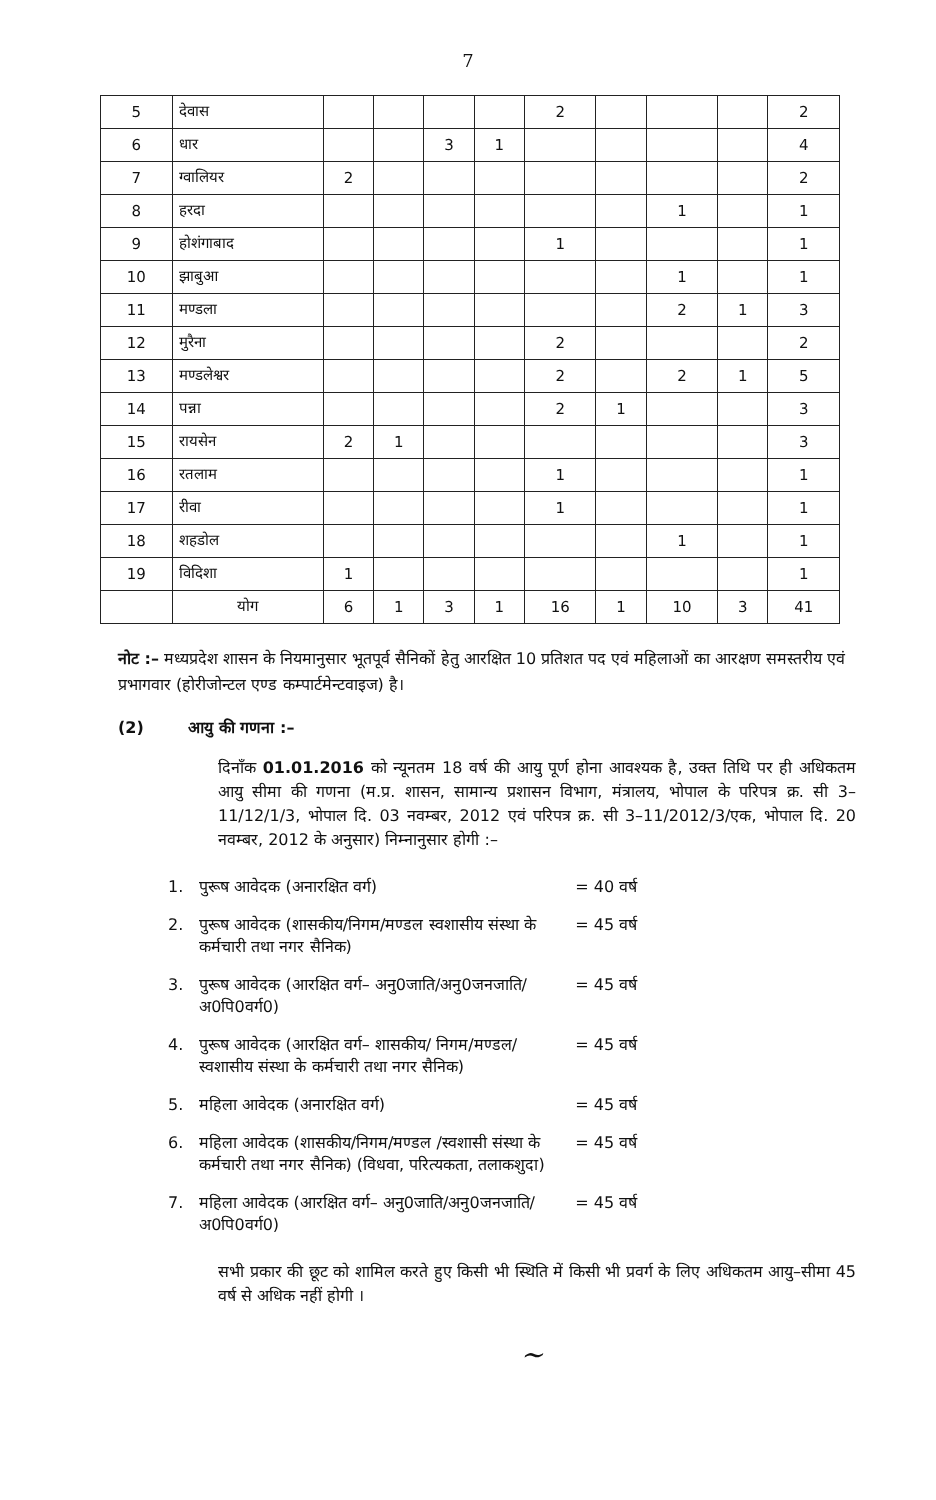7
| 5 | देवास | | | | | 2 | | | | 2 |
| 6 | धार | | | 3 | 1 | | | | | 4 |
| 7 | ग्वालियर | 2 | | | | | | | | 2 |
| 8 | हरदा | | | | | | | 1 | | 1 |
| 9 | होशंगाबाद | | | | | 1 | | | | 1 |
| 10 | झाबुआ | | | | | | | 1 | | 1 |
| 11 | मण्डला | | | | | | | 2 | 1 | 3 |
| 12 | मुरैना | | | | | 2 | | | | 2 |
| 13 | मण्डलेश्वर | | | | | 2 | | 2 | 1 | 5 |
| 14 | पन्ना | | | | | 2 | 1 | | | 3 |
| 15 | रायसेन | 2 | 1 | | | | | | | 3 |
| 16 | रतलाम | | | | | 1 | | | | 1 |
| 17 | रीवा | | | | | 1 | | | | 1 |
| 18 | शहडोल | | | | | | | 1 | | 1 |
| 19 | विदिशा | 1 | | | | | | | | 1 |
| | योग | 6 | 1 | 3 | 1 | 16 | 1 | 10 | 3 | 41 |
नोट :– मध्यप्रदेश शासन के नियमानुसार भूतपूर्व सैनिकों हेतु आरक्षित 10 प्रतिशत पद एवं महिलाओं का आरक्षण समस्तरीय एवं प्रभागवार (होरीजोन्टल एण्ड कम्पार्टमेन्टवाइज) है।
(2) आयु की गणना :–
दिनाँक 01.01.2016 को न्यूनतम 18 वर्ष की आयु पूर्ण होना आवश्यक है, उक्त तिथि पर ही अधिकतम आयु सीमा की गणना (म.प्र. शासन, सामान्य प्रशासन विभाग, मंत्रालय, भोपाल के परिपत्र क्र. सी 3–11/12/1/3, भोपाल दि. 03 नवम्बर, 2012 एवं परिपत्र क्र. सी 3–11/2012/3/एक, भोपाल दि. 20 नवम्बर, 2012 के अनुसार) निम्नानुसार होगी :–
| 1. | पुरूष आवेदक (अनारक्षित वर्ग) | = 40 वर्ष |
| 2. | पुरूष आवेदक (शासकीय/निगम/मण्डल स्वशासीय संस्था के कर्मचारी तथा नगर सैनिक) | = 45 वर्ष |
| 3. | पुरूष आवेदक (आरक्षित वर्ग– अनु0जाति/अनु0जनजाति/अ0पि0वर्ग0) | = 45 वर्ष |
| 4. | पुरूष आवेदक (आरक्षित वर्ग– शासकीय/ निगम/मण्डल/स्वशासीय संस्था के कर्मचारी तथा नगर सैनिक) | = 45 वर्ष |
| 5. | महिला आवेदक (अनारक्षित वर्ग) | = 45 वर्ष |
| 6. | महिला आवेदक (शासकीय/निगम/मण्डल /स्वशासी संस्था के कर्मचारी तथा नगर सैनिक) (विधवा, परित्यकता, तलाकशुदा) | = 45 वर्ष |
| 7. | महिला आवेदक (आरक्षित वर्ग– अनु0जाति/अनु0जनजाति/अ0पि0वर्ग0) | = 45 वर्ष |
सभी प्रकार की छूट को शामिल करते हुए किसी भी स्थिति में किसी भी प्रवर्ग के लिए अधिकतम आयु–सीमा 45 वर्ष से अधिक नहीं होगी ।
~